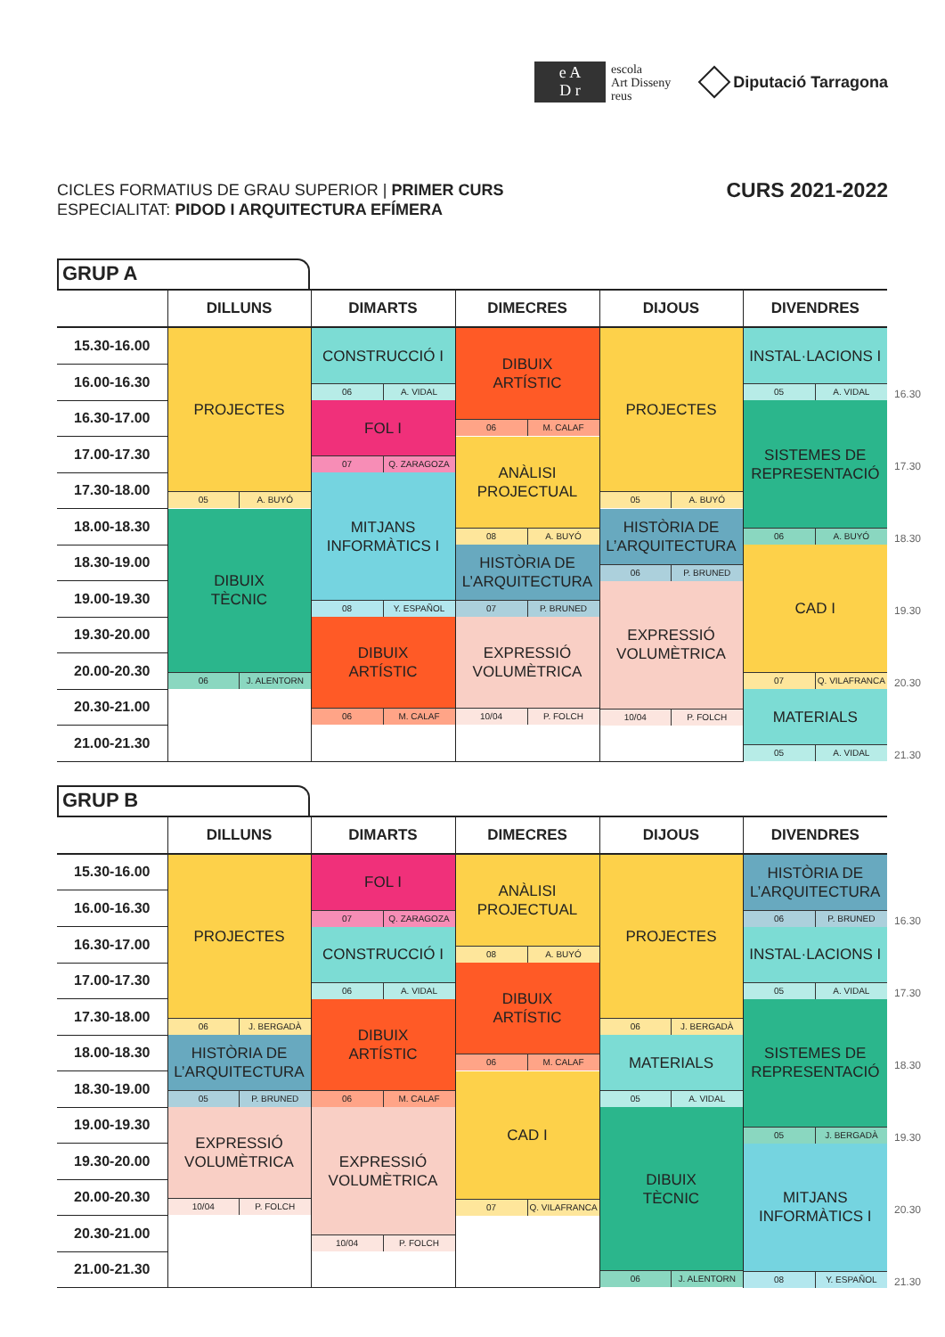e A
D r
escola
Art Disseny
reus
Diputació Tarragona
CICLES FORMATIUS DE GRAU SUPERIOR | PRIMER CURS
ESPECIALITAT: PIDOD I ARQUITECTURA EFÍMERA
CURS 2021-2022
GRUP A
| | DILLUNS | DIMARTS | DIMECRES | DIJOUS | DIVENDRES | |
| --- | --- | --- | --- | --- | --- | --- |
| 15.30-16.00 | PROJECTES 05 A. BUYÓ | CONSTRUCCIÓ I 06 A. VIDAL | DIBUIX ARTÍSTIC 06 M. CALAF | PROJECTES 05 A. BUYÓ | INSTAL·LACIONS I 05 A. VIDAL | |
| 16.00-16.30 | | | | | | 16.30 |
| 16.30-17.00 | | FOL I 07 Q. ZARAGOZA | | | SISTEMES DE REPRESENTACIÓ 06 A. BUYÓ | |
| 17.00-17.30 | | | ANÀLISI PROJECTUAL 08 A. BUYÓ | | | 17.30 |
| 17.30-18.00 | | MITJANS INFORMÀTICS I 08 Y. ESPAÑOL | | | | |
| 18.00-18.30 | DIBUIX TÈCNIC 06 J. ALENTORN | | | HISTÒRIA DE L’ARQUITECTURA 06 P. BRUNED | | 18.30 |
| 18.30-19.00 | | | HISTÒRIA DE L’ARQUITECTURA 07 P. BRUNED | | CAD I 07 Q. VILAFRANCA | |
| 19.00-19.30 | | | | EXPRESSIÓ VOLUMÈTRICA 10/04 P. FOLCH | | 19.30 |
| 19.30-20.00 | | DIBUIX ARTÍSTIC 06 M. CALAF | EXPRESSIÓ VOLUMÈTRICA 10/04 P. FOLCH | | | |
| 20.00-20.30 | | | | | | 20.30 |
| 20.30-21.00 | | | | | MATERIALS 05 A. VIDAL | |
| 21.00-21.30 | | | | | | 21.30 |
GRUP B
| | DILLUNS | DIMARTS | DIMECRES | DIJOUS | DIVENDRES | |
| --- | --- | --- | --- | --- | --- | --- |
| 15.30-16.00 | PROJECTES 06 J. BERGADÀ | FOL I 07 Q. ZARAGOZA | ANÀLISI PROJECTUAL 08 A. BUYÓ | PROJECTES 06 J. BERGADÀ | HISTÒRIA DE L’ARQUITECTURA 06 P. BRUNED | |
| 16.00-16.30 | | | | | | 16.30 |
| 16.30-17.00 | | CONSTRUCCIÓ I 06 A. VIDAL | | | INSTAL·LACIONS I 05 A. VIDAL | |
| 17.00-17.30 | | | DIBUIX ARTÍSTIC 06 M. CALAF | | | 17.30 |
| 17.30-18.00 | | DIBUIX ARTÍSTIC 06 M. CALAF | | | SISTEMES DE REPRESENTACIÓ 05 J. BERGADÀ | |
| 18.00-18.30 | HISTÒRIA DE L’ARQUITECTURA 05 P. BRUNED | | | MATERIALS 05 A. VIDAL | | 18.30 |
| 18.30-19.00 | | | CAD I 07 Q. VILAFRANCA | | | |
| 19.00-19.30 | EXPRESSIÓ VOLUMÈTRICA 10/04 P. FOLCH | EXPRESSIÓ VOLUMÈTRICA 10/04 P. FOLCH | | DIBUIX TÈCNIC 06 J. ALENTORN | | 19.30 |
| 19.30-20.00 | | | | | MITJANS INFORMÀTICS I 08 Y. ESPAÑOL | |
| 20.00-20.30 | | | | | | 20.30 |
| 20.30-21.00 | | | | | | |
| 21.00-21.30 | | | | | | 21.30 |